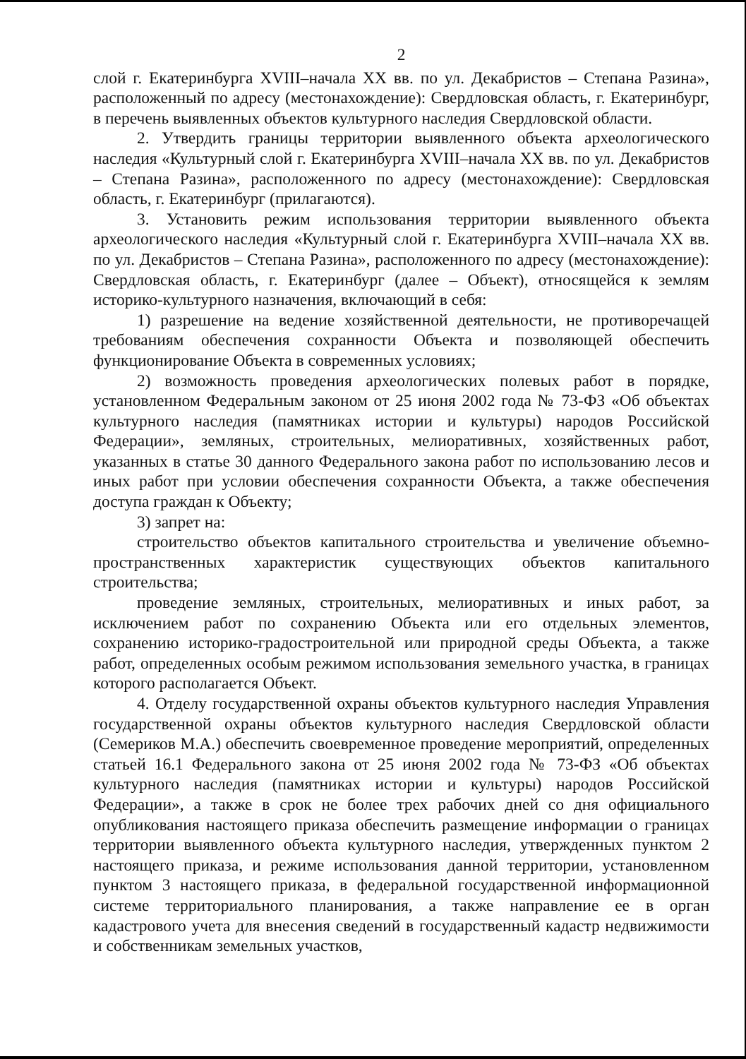2
слой г. Екатеринбурга XVIII–начала XX вв. по ул. Декабристов – Степана Разина», расположенный по адресу (местонахождение): Свердловская область, г. Екатеринбург, в перечень выявленных объектов культурного наследия Свердловской области.
2. Утвердить границы территории выявленного объекта археологического наследия «Культурный слой г. Екатеринбурга XVIII–начала XX вв. по ул. Декабристов – Степана Разина», расположенного по адресу (местонахождение): Свердловская область, г. Екатеринбург (прилагаются).
3. Установить режим использования территории выявленного объекта археологического наследия «Культурный слой г. Екатеринбурга XVIII–начала XX вв. по ул. Декабристов – Степана Разина», расположенного по адресу (местонахождение): Свердловская область, г. Екатеринбург (далее – Объект), относящейся к землям историко-культурного назначения, включающий в себя:
1) разрешение на ведение хозяйственной деятельности, не противоречащей требованиям обеспечения сохранности Объекта и позволяющей обеспечить функционирование Объекта в современных условиях;
2) возможность проведения археологических полевых работ в порядке, установленном Федеральным законом от 25 июня 2002 года № 73-ФЗ «Об объектах культурного наследия (памятниках истории и культуры) народов Российской Федерации», земляных, строительных, мелиоративных, хозяйственных работ, указанных в статье 30 данного Федерального закона работ по использованию лесов и иных работ при условии обеспечения сохранности Объекта, а также обеспечения доступа граждан к Объекту;
3) запрет на:
строительство объектов капитального строительства и увеличение объемно-пространственных характеристик существующих объектов капитального строительства;
проведение земляных, строительных, мелиоративных и иных работ, за исключением работ по сохранению Объекта или его отдельных элементов, сохранению историко-градостроительной или природной среды Объекта, а также работ, определенных особым режимом использования земельного участка, в границах которого располагается Объект.
4. Отделу государственной охраны объектов культурного наследия Управления государственной охраны объектов культурного наследия Свердловской области (Семериков М.А.) обеспечить своевременное проведение мероприятий, определенных статьей 16.1 Федерального закона от 25 июня 2002 года № 73-ФЗ «Об объектах культурного наследия (памятниках истории и культуры) народов Российской Федерации», а также в срок не более трех рабочих дней со дня официального опубликования настоящего приказа обеспечить размещение информации о границах территории выявленного объекта культурного наследия, утвержденных пунктом 2 настоящего приказа, и режиме использования данной территории, установленном пунктом 3 настоящего приказа, в федеральной государственной информационной системе территориального планирования, а также направление ее в орган кадастрового учета для внесения сведений в государственный кадастр недвижимости и собственникам земельных участков,